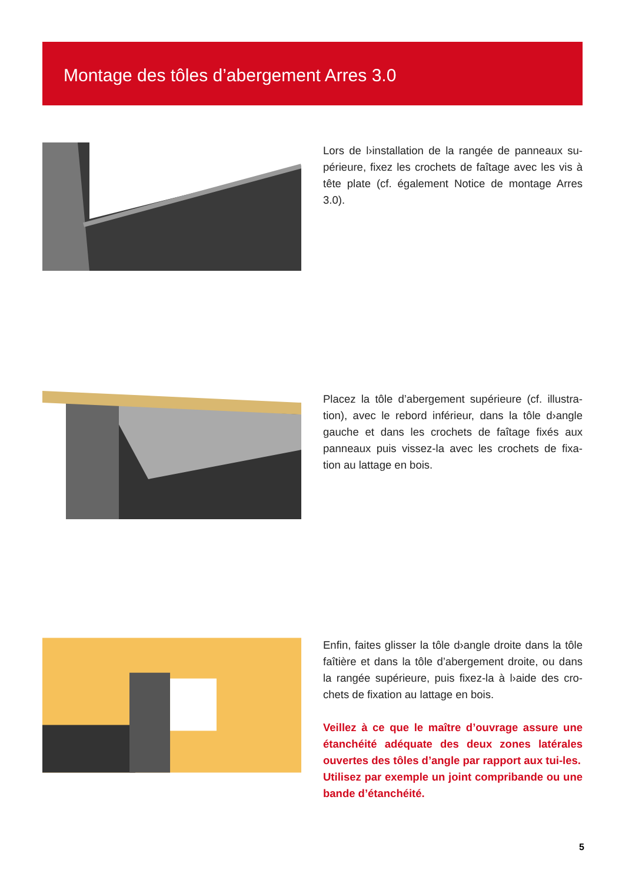Montage des tôles d’abergement Arres 3.0
Lors de l›installation de la rangée de panneaux su-périeure, fixez les crochets de faîtage avec les vis à tête plate (cf. également Notice de montage Arres 3.0).
Placez la tôle d’abergement supérieure (cf. illustra-tion), avec le rebord inférieur, dans la tôle d›angle gauche et dans les crochets de faîtage fixés aux panneaux puis vissez-la avec les crochets de fixa-tion au lattage en bois.
Enfin, faites glisser la tôle d›angle droite dans la tôle faîtière et dans la tôle d’abergement droite, ou dans la rangée supérieure, puis fixez-la à l›aide des cro-chets de fixation au lattage en bois.
Veillez à ce que le maître d’ouvrage assure une étanchéité adéquate des deux zones latérales ouvertes des tôles d’angle par rapport aux tui-les.
Utilisez par exemple un joint compribande ou une bande d’étanchéité.
5